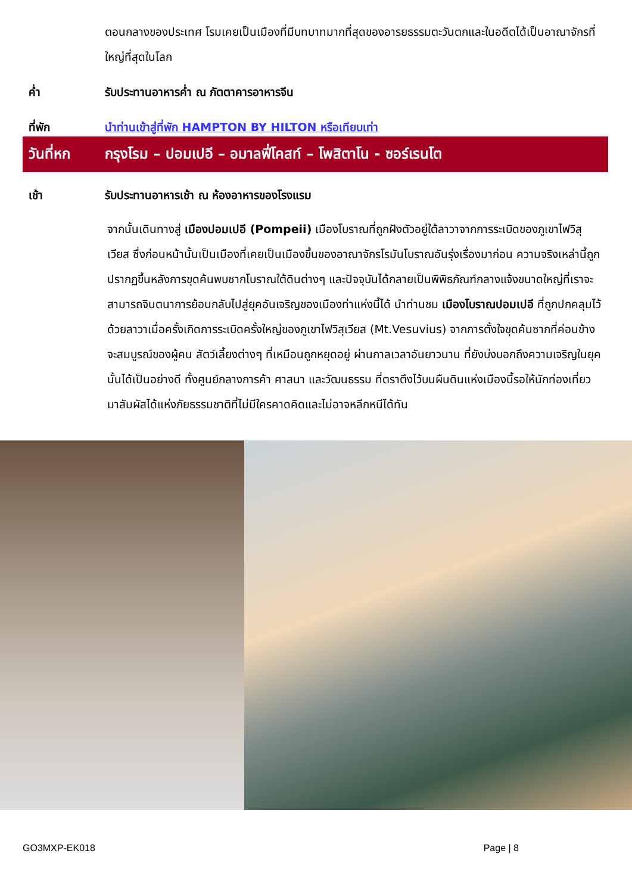ตอนกลางของประเทศ โรมเคยเป็นเมืองที่มีบทบาทมากที่สุดของอารยธรรมตะวันตกและในอดีตได้เป็นอาณาจักรที่ใหญ่ที่สุดในโลก
ค่ำ รับประทานอาหารค่ำ ณ ภัตตาคารอาหารจีน
ที่พัก นำท่านเข้าสู่ที่พัก HAMPTON BY HILTON หรือเทียบเท่า
วันที่หก
กรุงโรม – ปอมเปอี – อมาลฟี่โคสท์ – โพสิตาโน - ซอร์เรนโต
เช้า รับประทานอาหารเช้า ณ ห้องอาหารของโรงแรม
จากนั้นเดินทางสู่ เมืองปอมเปอี (Pompeii) เมืองโบราณที่ถูกฝังตัวอยู่ใต้ลาวาจากการระเบิดของภูเขาไฟวิสุเวียส ซึ่งก่อนหน้านั้นเป็นเมืองที่เคยเป็นเมืองขึ้นของอาณาจักรโรมันโบราณอันรุ่งเรื่องมาก่อน ความจริงเหล่านี้ถูกปรากฏขึ้นหลังการขุดค้นพบซากโบราณใต้ดินต่างๆ และปัจจุบันได้กลายเป็นพิพิธภัณฑ์กลางแจ้งขนาดใหญ่ที่เราจะสามารถจินตนาการย้อนกลับไปสู่ยุคอันเจริญของเมืองท่าแห่งนี้ได้ นำท่านชม เมืองโบราณปอมเปอี ที่ถูกปกคลุมไว้ด้วยลาวาเมื่อครั้งเกิดการระเบิดครั้งใหญ่ของภูเขาไฟวิสุเวียส (Mt.Vesuvius) จากการตั้งใจขุดค้นซากที่ค่อนข้างจะสมบูรณ์ของผู้คน สัตว์เลี้ยงต่างๆ ที่เหมือนถูกหยุดอยู่ ผ่านกาลเวลาอันยาวนาน ที่ยังบ่งบอกถึงความเจริญในยุคนั้นได้เป็นอย่างดี ทั้งศูนย์กลางการค้า ศาสนา และวัฒนธรรม ที่ตราตึงไว้บนผืนดินแห่งเมืองนี้รอให้นักท่องเที่ยวมาสัมผัสได้แห่งภัยธรรมชาติที่ไม่มีใครคาดคิดและไม่อาจหลีกหนีได้ทัน
GO3MXP-EK018 Page | 8